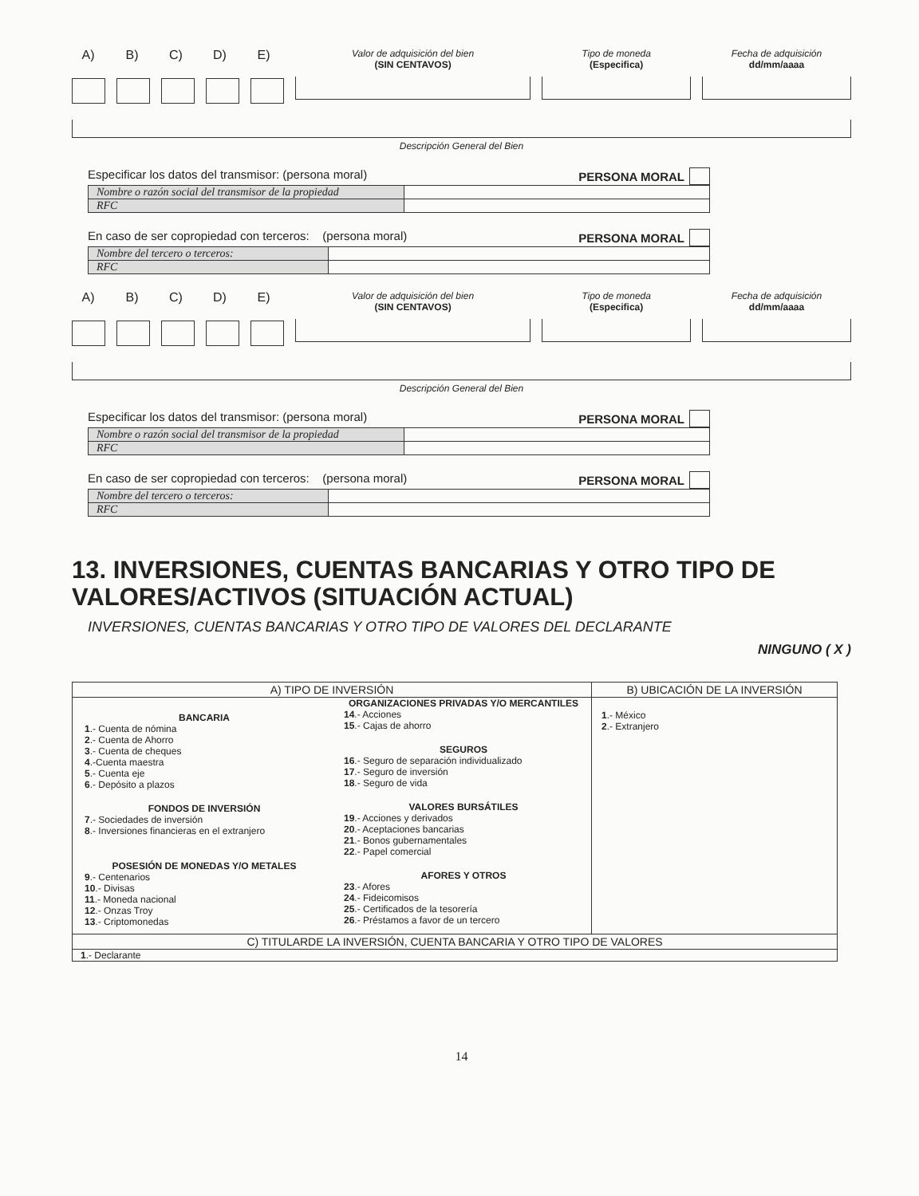A) B) C) D) E)
Valor de adquisición del bien
(SIN CENTAVOS)
Tipo de moneda
(Especifica)
Fecha de adquisición
dd/mm/aaaa
Descripción General del Bien
Especificar los datos del transmisor: (persona moral) PERSONA MORAL
| Nombre o razón social del transmisor de la propiedad | |
| RFC | |
En caso de ser copropiedad con terceros: (persona moral) PERSONA MORAL
| Nombre del tercero o terceros: | |
| RFC | |
A) B) C) D) E)
Valor de adquisición del bien
(SIN CENTAVOS)
Tipo de moneda
(Especifica)
Fecha de adquisición
dd/mm/aaaa
Descripción General del Bien
Especificar los datos del transmisor: (persona moral) PERSONA MORAL
| Nombre o razón social del transmisor de la propiedad | |
| RFC | |
En caso de ser copropiedad con terceros: (persona moral) PERSONA MORAL
| Nombre del tercero o terceros: | |
| RFC | |
13. INVERSIONES, CUENTAS BANCARIAS Y OTRO TIPO DE VALORES/ACTIVOS (SITUACIÓN ACTUAL)
INVERSIONES, CUENTAS BANCARIAS Y OTRO TIPO DE VALORES DEL DECLARANTE
NINGUNO ( X )
| A) TIPO DE INVERSIÓN | | B) UBICACIÓN DE LA INVERSIÓN |
| --- | --- | --- |
| BANCARIA 1 .- Cuenta de nómina 2 .- Cuenta de Ahorro 3 .- Cuenta de cheques 4 .-Cuenta maestra 5 .- Cuenta eje 6 .- Depósito a plazos FONDOS DE INVERSIÓN 7 .- Sociedades de inversión 8 .- Inversiones financieras en el extranjero POSESIÓN DE MONEDAS Y/O METALES 9 .- Centenarios 10 .- Divisas 11 .- Moneda nacional 12 .- Onzas Troy 13 .- Criptomonedas | ORGANIZACIONES PRIVADAS Y/O MERCANTILES 14 .- Acciones 15 .- Cajas de ahorro SEGUROS 16 .- Seguro de separación individualizado 17 .- Seguro de inversión 18 .- Seguro de vida VALORES BURSÁTILES 19 .- Acciones y derivados 20 .- Aceptaciones bancarias 21 .- Bonos gubernamentales 22 .- Papel comercial AFORES Y OTROS 23 .- Afores 24 .- Fideicomisos 25 .- Certificados de la tesorería 26 .- Préstamos a favor de un tercero | 1 .- México 2 .- Extranjero |
| C) TITULARDE LA INVERSIÓN, CUENTA BANCARIA Y OTRO TIPO DE VALORES | | |
| 1 .- Declarante | | |
14